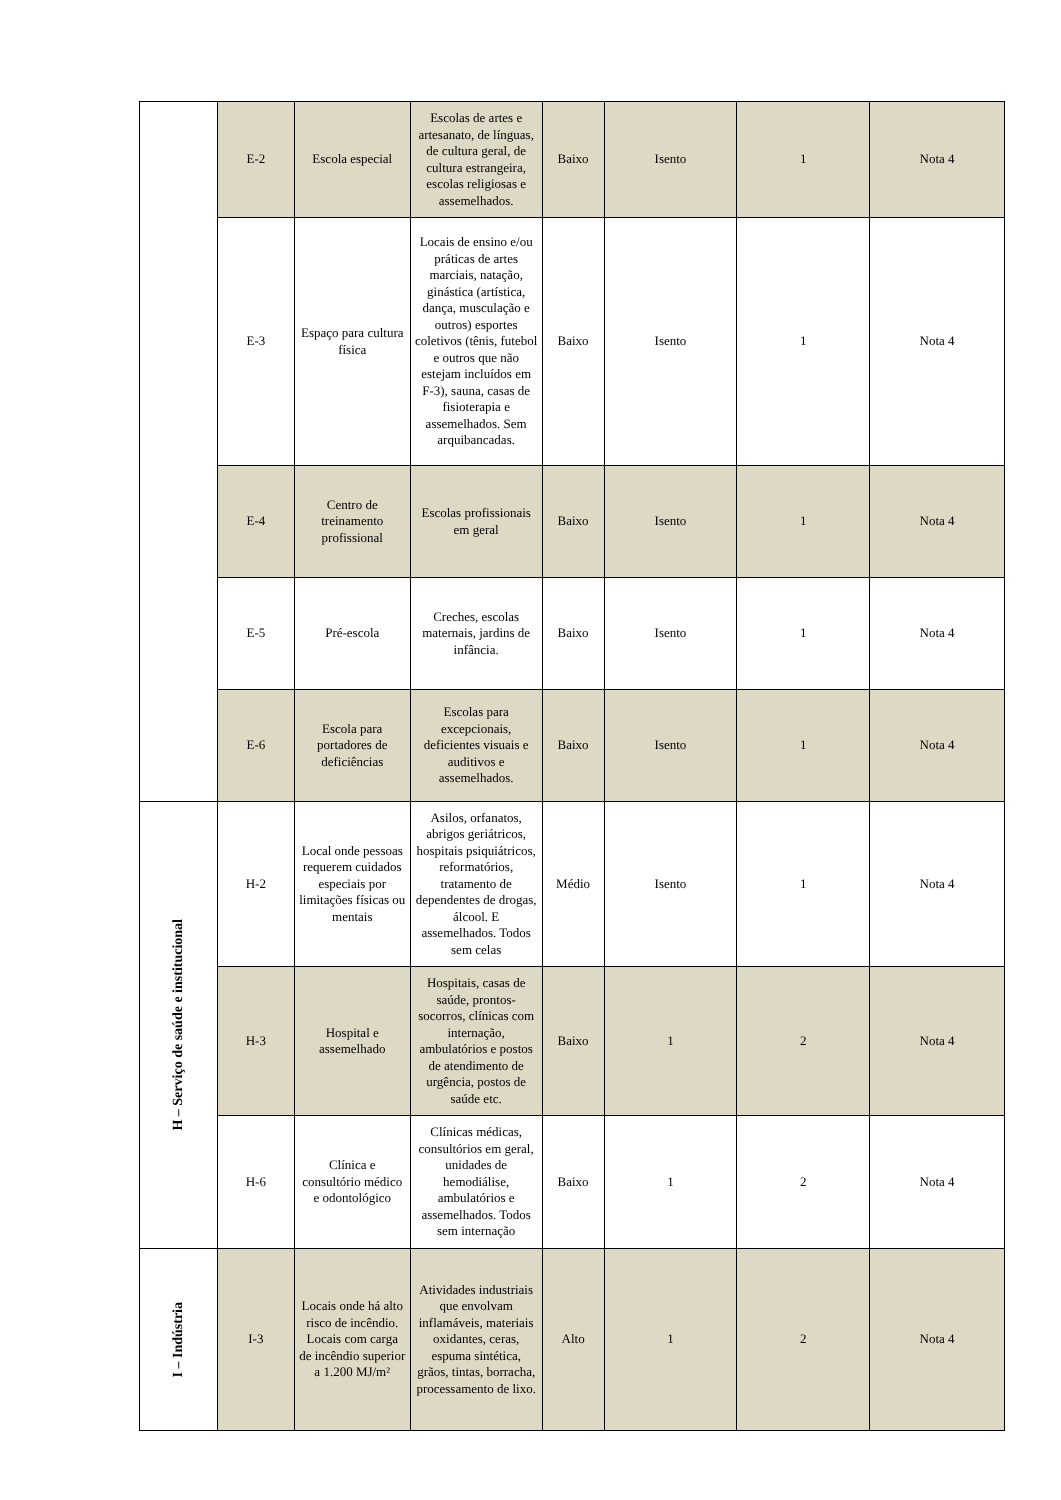| | E-2 | Escola especial | Escolas de artes e artesanato, de línguas, de cultura geral, de cultura estrangeira, escolas religiosas e assemelhados. | Baixo | Isento | 1 | Nota 4 |
| | E-3 | Espaço para cultura física | Locais de ensino e/ou práticas de artes marciais, natação, ginástica (artística, dança, musculação e outros) esportes coletivos (tênis, futebol e outros que não estejam incluídos em F-3), sauna, casas de fisioterapia e assemelhados. Sem arquibancadas. | Baixo | Isento | 1 | Nota 4 |
| | E-4 | Centro de treinamento profissional | Escolas profissionais em geral | Baixo | Isento | 1 | Nota 4 |
| | E-5 | Pré-escola | Creches, escolas maternais, jardins de infância. | Baixo | Isento | 1 | Nota 4 |
| | E-6 | Escola para portadores de deficiências | Escolas para excepcionais, deficientes visuais e auditivos e assemelhados. | Baixo | Isento | 1 | Nota 4 |
| H – Serviço de saúde e institucional | H-2 | Local onde pessoas requerem cuidados especiais por limitações físicas ou mentais | Asilos, orfanatos, abrigos geriátricos, hospitais psiquiátricos, reformatórios, tratamento de dependentes de drogas, álcool. E assemelhados. Todos sem celas | Médio | Isento | 1 | Nota 4 |
| | H-3 | Hospital e assemelhado | Hospitais, casas de saúde, prontos-socorros, clínicas com internação, ambulatórios e postos de atendimento de urgência, postos de saúde etc. | Baixo | 1 | 2 | Nota 4 |
| | H-6 | Clínica e consultório médico e odontológico | Clínicas médicas, consultórios em geral, unidades de hemodiálise, ambulatórios e assemelhados. Todos sem internação | Baixo | 1 | 2 | Nota 4 |
| I – Indústria | I-3 | Locais onde há alto risco de incêndio. Locais com carga de incêndio superior a 1.200 MJ/m² | Atividades industriais que envolvam inflamáveis, materiais oxidantes, ceras, espuma sintética, grãos, tintas, borracha, processamento de lixo. | Alto | 1 | 2 | Nota 4 |